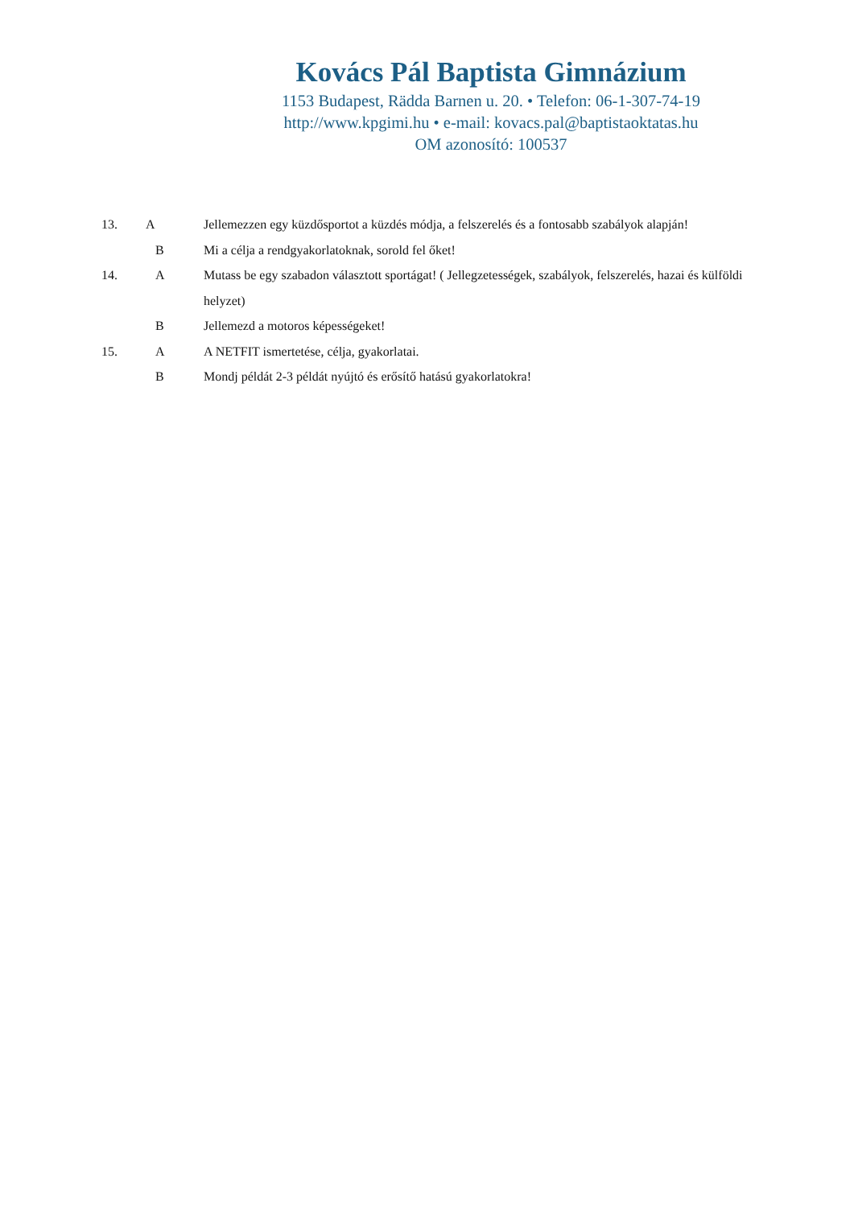Kovács Pál Baptista Gimnázium
1153 Budapest, Rädda Barnen u. 20. • Telefon: 06-1-307-74-19
http://www.kpgimi.hu • e-mail: kovacs.pal@baptistaoktatas.hu
OM azonosító: 100537
13. A Jellemezzen egy küzdősportot a küzdés módja, a felszerelés és a fontosabb szabályok alapján!
B Mi a célja a rendgyakorlatoknak, sorold fel őket!
14. A Mutass be egy szabadon választott sportágat! ( Jellegzetességek, szabályok, felszerelés, hazai és külföldi helyzet)
B Jellemezd a motoros képességeket!
15. A A NETFIT ismertetése, célja, gyakorlatai.
B Mondj példát 2-3 példát nyújtó és erősítő hatású gyakorlatokra!